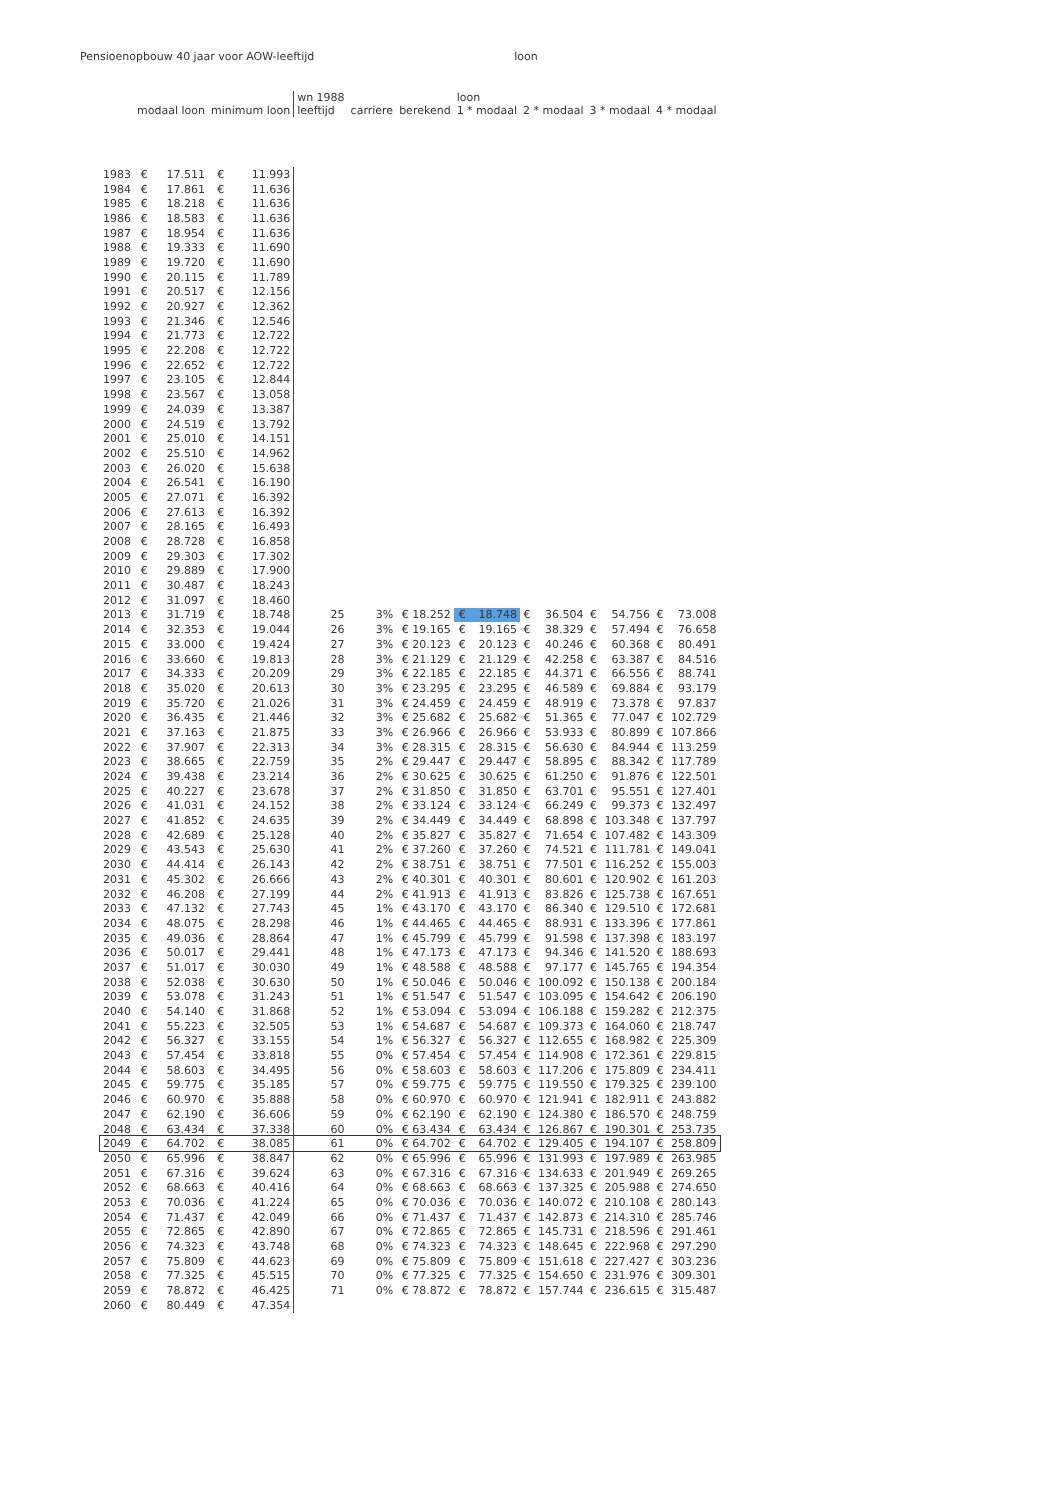Pensioenopbouw 40 jaar voor AOW-leeftijd loon
| | modaal loon | | minimum loon | | wn 1988 leeftijd | carriere | berekend | loon 1 * modaal | | 2 * modaal | | 3 * modaal | | 4 * modaal | |
| --- | --- | --- | --- | --- | --- | --- | --- | --- | --- | --- | --- | --- | --- | --- | --- |
| 1983 | € | 17.511 | € | 11.993 | | | | | | | | | | | |
| 1984 | € | 17.861 | € | 11.636 | | | | | | | | | | | |
| 1985 | € | 18.218 | € | 11.636 | | | | | | | | | | | |
| 1986 | € | 18.583 | € | 11.636 | | | | | | | | | | | |
| 1987 | € | 18.954 | € | 11.636 | | | | | | | | | | | |
| 1988 | € | 19.333 | € | 11.690 | | | | | | | | | | | |
| 1989 | € | 19.720 | € | 11.690 | | | | | | | | | | | |
| 1990 | € | 20.115 | € | 11.789 | | | | | | | | | | | |
| 1991 | € | 20.517 | € | 12.156 | | | | | | | | | | | |
| 1992 | € | 20.927 | € | 12.362 | | | | | | | | | | | |
| 1993 | € | 21.346 | € | 12.546 | | | | | | | | | | | |
| 1994 | € | 21.773 | € | 12.722 | | | | | | | | | | | |
| 1995 | € | 22.208 | € | 12.722 | | | | | | | | | | | |
| 1996 | € | 22.652 | € | 12.722 | | | | | | | | | | | |
| 1997 | € | 23.105 | € | 12.844 | | | | | | | | | | | |
| 1998 | € | 23.567 | € | 13.058 | | | | | | | | | | | |
| 1999 | € | 24.039 | € | 13.387 | | | | | | | | | | | |
| 2000 | € | 24.519 | € | 13.792 | | | | | | | | | | | |
| 2001 | € | 25.010 | € | 14.151 | | | | | | | | | | | |
| 2002 | € | 25.510 | € | 14.962 | | | | | | | | | | | |
| 2003 | € | 26.020 | € | 15.638 | | | | | | | | | | | |
| 2004 | € | 26.541 | € | 16.190 | | | | | | | | | | | |
| 2005 | € | 27.071 | € | 16.392 | | | | | | | | | | | |
| 2006 | € | 27.613 | € | 16.392 | | | | | | | | | | | |
| 2007 | € | 28.165 | € | 16.493 | | | | | | | | | | | |
| 2008 | € | 28.728 | € | 16.858 | | | | | | | | | | | |
| 2009 | € | 29.303 | € | 17.302 | | | | | | | | | | | |
| 2010 | € | 29.889 | € | 17.900 | | | | | | | | | | | |
| 2011 | € | 30.487 | € | 18.243 | | | | | | | | | | | |
| 2012 | € | 31.097 | € | 18.460 | | | | | | | | | | | |
| 2013 | € | 31.719 | € | 18.748 | 25 | 3% | € 18.252 | € | 18.748 | € | 36.504 | € | 54.756 | € | 73.008 |
| 2014 | € | 32.353 | € | 19.044 | 26 | 3% | € 19.165 | € | 19.165 | € | 38.329 | € | 57.494 | € | 76.658 |
| 2015 | € | 33.000 | € | 19.424 | 27 | 3% | € 20.123 | € | 20.123 | € | 40.246 | € | 60.368 | € | 80.491 |
| 2016 | € | 33.660 | € | 19.813 | 28 | 3% | € 21.129 | € | 21.129 | € | 42.258 | € | 63.387 | € | 84.516 |
| 2017 | € | 34.333 | € | 20.209 | 29 | 3% | € 22.185 | € | 22.185 | € | 44.371 | € | 66.556 | € | 88.741 |
| 2018 | € | 35.020 | € | 20.613 | 30 | 3% | € 23.295 | € | 23.295 | € | 46.589 | € | 69.884 | € | 93.179 |
| 2019 | € | 35.720 | € | 21.026 | 31 | 3% | € 24.459 | € | 24.459 | € | 48.919 | € | 73.378 | € | 97.837 |
| 2020 | € | 36.435 | € | 21.446 | 32 | 3% | € 25.682 | € | 25.682 | € | 51.365 | € | 77.047 | € | 102.729 |
| 2021 | € | 37.163 | € | 21.875 | 33 | 3% | € 26.966 | € | 26.966 | € | 53.933 | € | 80.899 | € | 107.866 |
| 2022 | € | 37.907 | € | 22.313 | 34 | 3% | € 28.315 | € | 28.315 | € | 56.630 | € | 84.944 | € | 113.259 |
| 2023 | € | 38.665 | € | 22.759 | 35 | 2% | € 29.447 | € | 29.447 | € | 58.895 | € | 88.342 | € | 117.789 |
| 2024 | € | 39.438 | € | 23.214 | 36 | 2% | € 30.625 | € | 30.625 | € | 61.250 | € | 91.876 | € | 122.501 |
| 2025 | € | 40.227 | € | 23.678 | 37 | 2% | € 31.850 | € | 31.850 | € | 63.701 | € | 95.551 | € | 127.401 |
| 2026 | € | 41.031 | € | 24.152 | 38 | 2% | € 33.124 | € | 33.124 | € | 66.249 | € | 99.373 | € | 132.497 |
| 2027 | € | 41.852 | € | 24.635 | 39 | 2% | € 34.449 | € | 34.449 | € | 68.898 | € | 103.348 | € | 137.797 |
| 2028 | € | 42.689 | € | 25.128 | 40 | 2% | € 35.827 | € | 35.827 | € | 71.654 | € | 107.482 | € | 143.309 |
| 2029 | € | 43.543 | € | 25.630 | 41 | 2% | € 37.260 | € | 37.260 | € | 74.521 | € | 111.781 | € | 149.041 |
| 2030 | € | 44.414 | € | 26.143 | 42 | 2% | € 38.751 | € | 38.751 | € | 77.501 | € | 116.252 | € | 155.003 |
| 2031 | € | 45.302 | € | 26.666 | 43 | 2% | € 40.301 | € | 40.301 | € | 80.601 | € | 120.902 | € | 161.203 |
| 2032 | € | 46.208 | € | 27.199 | 44 | 2% | € 41.913 | € | 41.913 | € | 83.826 | € | 125.738 | € | 167.651 |
| 2033 | € | 47.132 | € | 27.743 | 45 | 1% | € 43.170 | € | 43.170 | € | 86.340 | € | 129.510 | € | 172.681 |
| 2034 | € | 48.075 | € | 28.298 | 46 | 1% | € 44.465 | € | 44.465 | € | 88.931 | € | 133.396 | € | 177.861 |
| 2035 | € | 49.036 | € | 28.864 | 47 | 1% | € 45.799 | € | 45.799 | € | 91.598 | € | 137.398 | € | 183.197 |
| 2036 | € | 50.017 | € | 29.441 | 48 | 1% | € 47.173 | € | 47.173 | € | 94.346 | € | 141.520 | € | 188.693 |
| 2037 | € | 51.017 | € | 30.030 | 49 | 1% | € 48.588 | € | 48.588 | € | 97.177 | € | 145.765 | € | 194.354 |
| 2038 | € | 52.038 | € | 30.630 | 50 | 1% | € 50.046 | € | 50.046 | € | 100.092 | € | 150.138 | € | 200.184 |
| 2039 | € | 53.078 | € | 31.243 | 51 | 1% | € 51.547 | € | 51.547 | € | 103.095 | € | 154.642 | € | 206.190 |
| 2040 | € | 54.140 | € | 31.868 | 52 | 1% | € 53.094 | € | 53.094 | € | 106.188 | € | 159.282 | € | 212.375 |
| 2041 | € | 55.223 | € | 32.505 | 53 | 1% | € 54.687 | € | 54.687 | € | 109.373 | € | 164.060 | € | 218.747 |
| 2042 | € | 56.327 | € | 33.155 | 54 | 1% | € 56.327 | € | 56.327 | € | 112.655 | € | 168.982 | € | 225.309 |
| 2043 | € | 57.454 | € | 33.818 | 55 | 0% | € 57.454 | € | 57.454 | € | 114.908 | € | 172.361 | € | 229.815 |
| 2044 | € | 58.603 | € | 34.495 | 56 | 0% | € 58.603 | € | 58.603 | € | 117.206 | € | 175.809 | € | 234.411 |
| 2045 | € | 59.775 | € | 35.185 | 57 | 0% | € 59.775 | € | 59.775 | € | 119.550 | € | 179.325 | € | 239.100 |
| 2046 | € | 60.970 | € | 35.888 | 58 | 0% | € 60.970 | € | 60.970 | € | 121.941 | € | 182.911 | € | 243.882 |
| 2047 | € | 62.190 | € | 36.606 | 59 | 0% | € 62.190 | € | 62.190 | € | 124.380 | € | 186.570 | € | 248.759 |
| 2048 | € | 63.434 | € | 37.338 | 60 | 0% | € 63.434 | € | 63.434 | € | 126.867 | € | 190.301 | € | 253.735 |
| 2049 | € | 64.702 | € | 38.085 | 61 | 0% | € 64.702 | € | 64.702 | € | 129.405 | € | 194.107 | € | 258.809 |
| 2050 | € | 65.996 | € | 38.847 | 62 | 0% | € 65.996 | € | 65.996 | € | 131.993 | € | 197.989 | € | 263.985 |
| 2051 | € | 67.316 | € | 39.624 | 63 | 0% | € 67.316 | € | 67.316 | € | 134.633 | € | 201.949 | € | 269.265 |
| 2052 | € | 68.663 | € | 40.416 | 64 | 0% | € 68.663 | € | 68.663 | € | 137.325 | € | 205.988 | € | 274.650 |
| 2053 | € | 70.036 | € | 41.224 | 65 | 0% | € 70.036 | € | 70.036 | € | 140.072 | € | 210.108 | € | 280.143 |
| 2054 | € | 71.437 | € | 42.049 | 66 | 0% | € 71.437 | € | 71.437 | € | 142.873 | € | 214.310 | € | 285.746 |
| 2055 | € | 72.865 | € | 42.890 | 67 | 0% | € 72.865 | € | 72.865 | € | 145.731 | € | 218.596 | € | 291.461 |
| 2056 | € | 74.323 | € | 43.748 | 68 | 0% | € 74.323 | € | 74.323 | € | 148.645 | € | 222.968 | € | 297.290 |
| 2057 | € | 75.809 | € | 44.623 | 69 | 0% | € 75.809 | € | 75.809 | € | 151.618 | € | 227.427 | € | 303.236 |
| 2058 | € | 77.325 | € | 45.515 | 70 | 0% | € 77.325 | € | 77.325 | € | 154.650 | € | 231.976 | € | 309.301 |
| 2059 | € | 78.872 | € | 46.425 | 71 | 0% | € 78.872 | € | 78.872 | € | 157.744 | € | 236.615 | € | 315.487 |
| 2060 | € | 80.449 | € | 47.354 | | | | | | | | | | | |